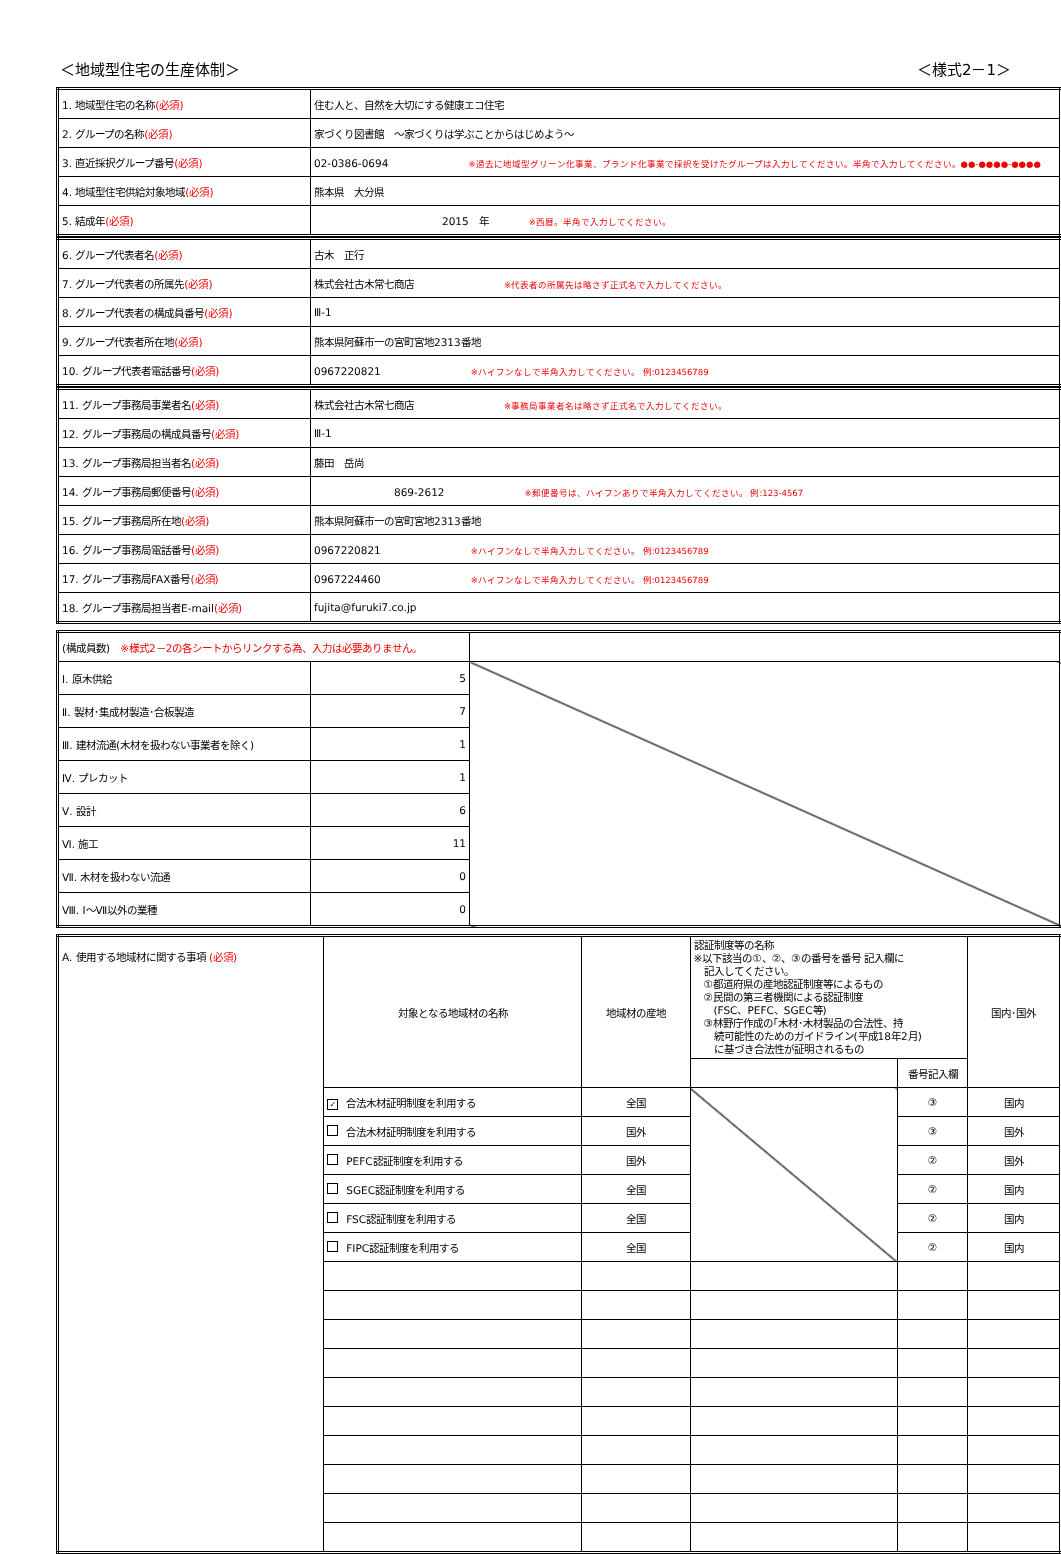＜地域型住宅の生産体制＞ ＜様式2－1＞
| 1. 地域型住宅の名称 (必須) | 住む人と、自然を大切にする健康エコ住宅 |
| 2. グループの名称 (必須) | 家づくり図書館 ～家づくりは学ぶことからはじめよう～ |
| 3. 直近採択グループ番号 (必須) | 02-0386-0694 ※過去に地域型グリーン化事業、ブランド化事業で採択を受けたグループは入力してください。半角で入力してください。●●-●●●●-●●●● |
| 4. 地域型住宅供給対象地域 (必須) | 熊本県 大分県 |
| 5. 結成年 (必須) | 2015 年 ※西暦。半角で入力してください。 |
| 6. グループ代表者名 (必須) | 古木 正行 |
| 7. グループ代表者の所属先 (必須) | 株式会社古木常七商店 ※代表者の所属先は略さず正式名で入力してください。 |
| 8. グループ代表者の構成員番号 (必須) | Ⅲ-1 |
| 9. グループ代表者所在地 (必須) | 熊本県阿蘇市一の宮町宮地2313番地 |
| 10. グループ代表者電話番号 (必須) | 0967220821 ※ハイフンなしで半角入力してください。 例:0123456789 |
| 11. グループ事務局事業者名 (必須) | 株式会社古木常七商店 ※事務局事業者名は略さず正式名で入力してください。 |
| 12. グループ事務局の構成員番号 (必須) | Ⅲ-1 |
| 13. グループ事務局担当者名 (必須) | 藤田 岳尚 |
| 14. グループ事務局郵便番号 (必須) | 869-2612 ※郵便番号は、ハイフンありで半角入力してください。 例:123-4567 |
| 15. グループ事務局所在地 (必須) | 熊本県阿蘇市一の宮町宮地2313番地 |
| 16. グループ事務局電話番号 (必須) | 0967220821 ※ハイフンなしで半角入力してください。 例:0123456789 |
| 17. グループ事務局FAX番号 (必須) | 0967224460 ※ハイフンなしで半角入力してください。 例:0123456789 |
| 18. グループ事務局担当者E-mail (必須) | fujita@furuki7.co.jp |
| (構成員数) ※様式2－2の各シートからリンクする為、入力は必要ありません。 | | |
| Ⅰ. 原木供給 | 5 | |
| Ⅱ. 製材･集成材製造･合板製造 | 7 | |
| Ⅲ. 建材流通(木材を扱わない事業者を除く) | 1 | |
| Ⅳ. プレカット | 1 | |
| Ⅴ. 設計 | 6 | |
| Ⅵ. 施工 | 11 | |
| Ⅶ. 木材を扱わない流通 | 0 | |
| Ⅷ. Ⅰ～Ⅶ以外の業種 | 0 | |
| A. 使用する地域材に関する事項 (必須) | 対象となる地域材の名称 | 地域材の産地 | 認証制度等の名称 ※以下該当の①、②、③の番号を番号 記入欄に 記入してください。 ①都道府県の産地認証制度等によるもの ②民間の第三者機関による認証制度 (FSC、PEFC、SGEC等) ③林野庁作成の｢木材･木材製品の合法性、持 続可能性のためのガイドライン(平成18年2月) に基づき合法性が証明されるもの | | 国内･国外 |
| | | | | 番号記入欄 | |
| | ✓ 合法木材証明制度を利用する | 全国 | | ③ | 国内 |
| | 合法木材証明制度を利用する | 国外 | | ③ | 国外 |
| | PEFC認証制度を利用する | 国外 | | ② | 国外 |
| | SGEC認証制度を利用する | 全国 | | ② | 国内 |
| | FSC認証制度を利用する | 全国 | | ② | 国内 |
| | FIPC認証制度を利用する | 全国 | | ② | 国内 |